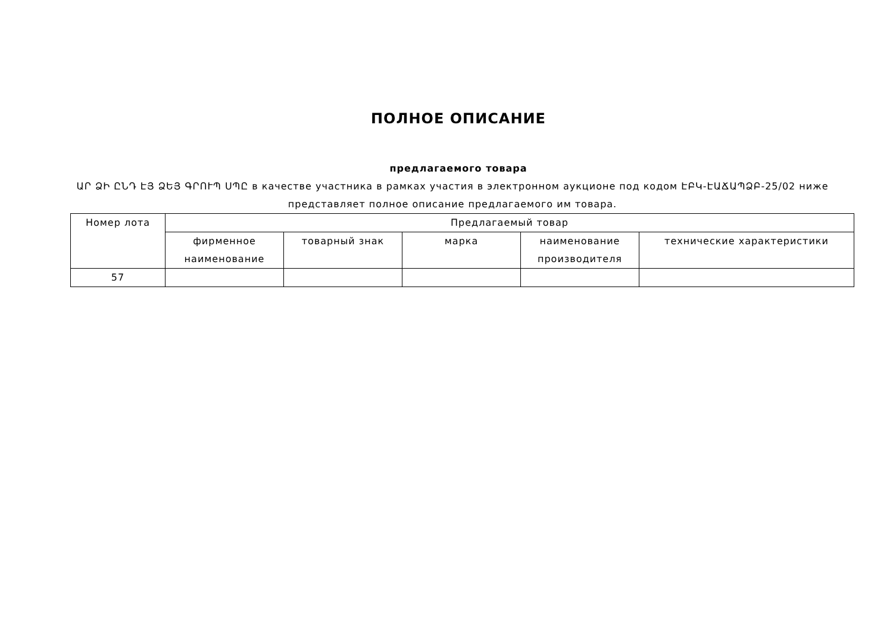ПОЛНОЕ ОПИСАНИЕ
предлагаемого товара
ԱՐ ՁԻ ԸՆԴ ԷՅ ՁԵՅ ԳՐՈՒՊ ՍՊԸ в качестве участника в рамках участия в электронном аукционе под кодом ԷԲԿ-ԷԱՃԱՊՁԲ-25/02 ниже представляет полное описание предлагаемого им товара.
| Номер лота | Предлагаемый товар | | | | |
| --- | --- | --- | --- | --- | --- |
| | фирменное наименование | товарный знак | марка | наименование производителя | технические характеристики |
| 57 | | | | | |